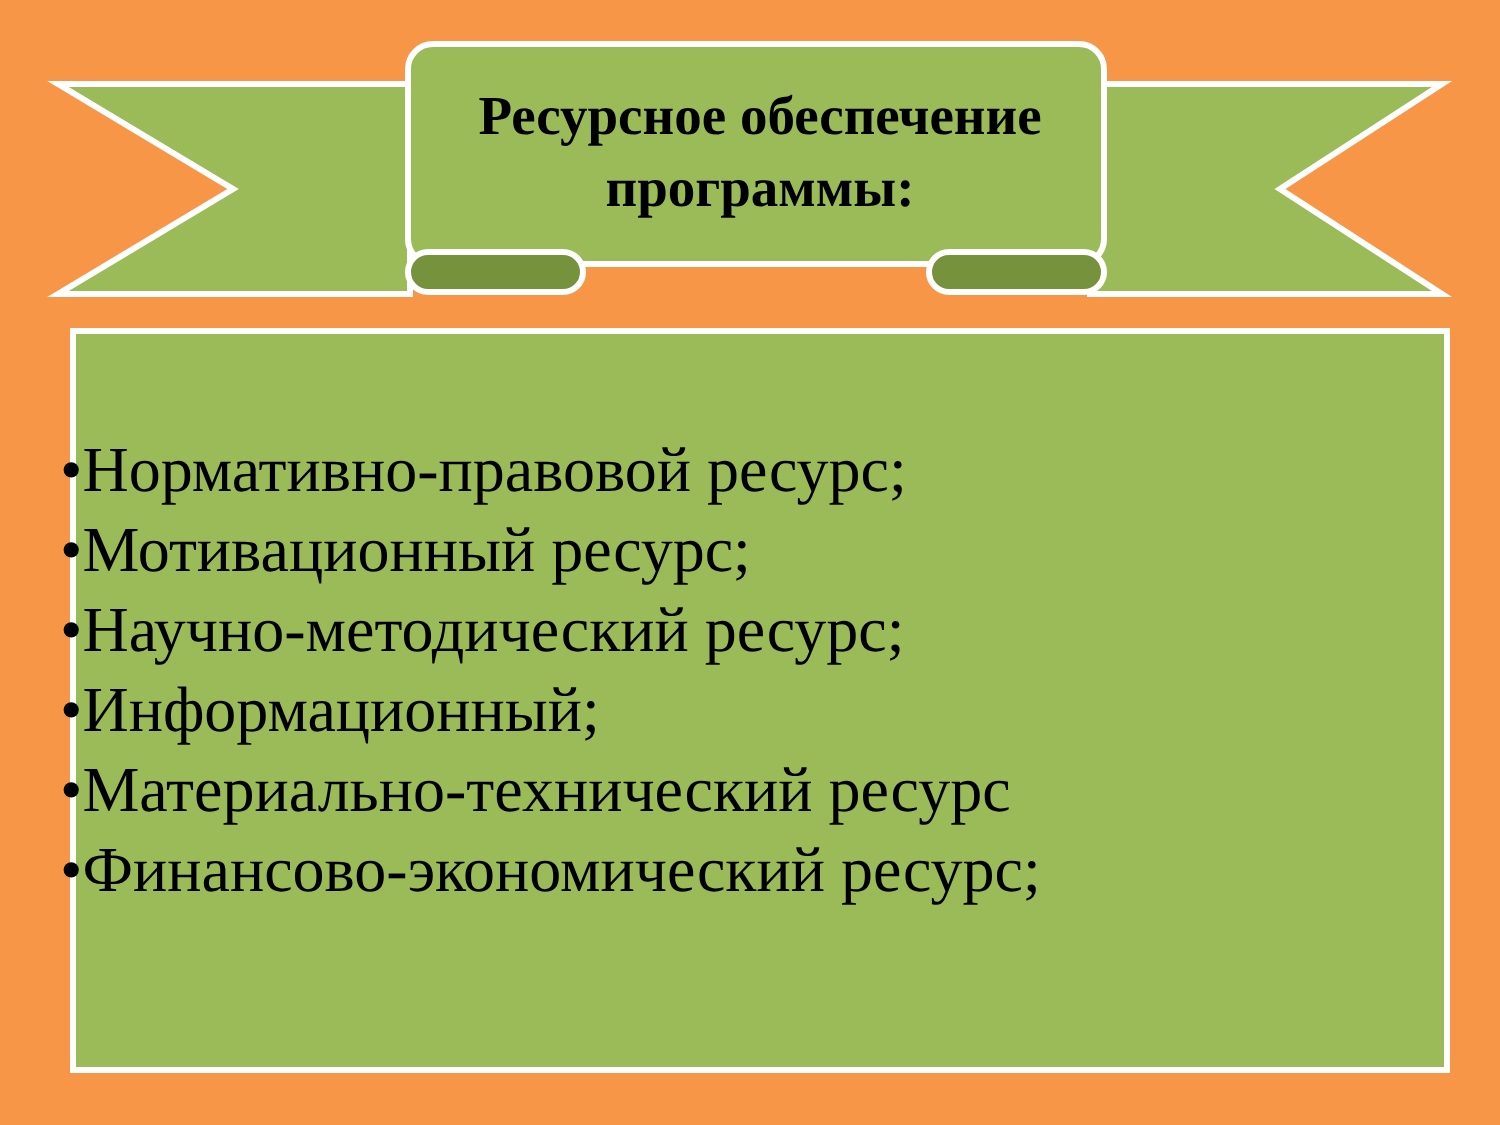Ресурсное обеспечение программы:
•Нормативно-правовой ресурс;
•Мотивационный ресурс;
•Научно-методический ресурс;
•Информационный;
•Материально-технический ресурс
•Финансово-экономический ресурс;